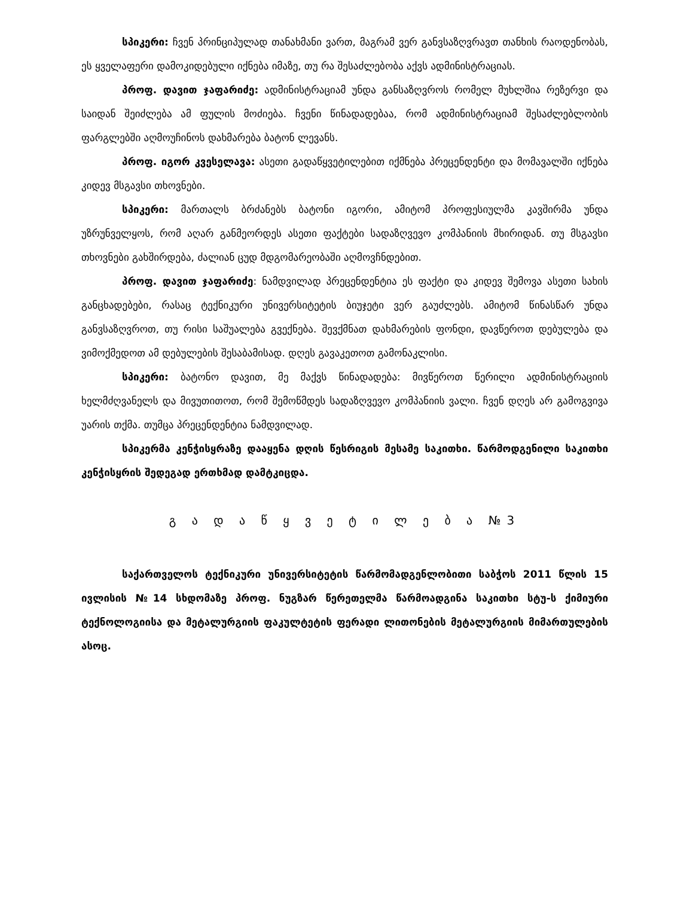სპიკერი: ჩვენ პრინციპულად თანახმანი ვართ, მაგრამ ვერ განვსაზღვრავთ თანხის რაოდენობას, ეს ყველაფერი დამოკიდებული იქნება იმაზე, თუ რა შესაძლებობა აქვს ადმინისტრაციას.
პროფ. დავით ჯაფარიძე: ადმინისტრაციამ უნდა განსაზღვროს რომელ მუხლშია რეზერვი და საიდან შეიძლება ამ ფულის მოძიება. ჩვენი წინადადებაა, რომ ადმინისტრაციამ შესაძლებლობის ფარგლებში აღმოუჩინოს დახმარება ბატონ ლევანს.
პროფ. იგორ კვესელავა: ასეთი გადაწყვეტილებით იქმნება პრეცენდენტი და მომავალში იქნება კიდევ მსგავსი თხოვნები.
სპიკერი: მართალს ბრძანებს ბატონი იგორი, ამიტომ პროფესიულმა კავშირმა უნდა უზრუნველყოს, რომ აღარ განმეორდეს ასეთი ფაქტები სადაზღვევო კომპანიის მხირიდან. თუ მსგავსი თხოვნები გახშირდება, ძალიან ცუდ მდგომარეობაში აღმოვჩნდებით.
პროფ. დავით ჯაფარიძე: ნამდვილად პრეცენდენტია ეს ფაქტი და კიდევ შემოვა ასეთი სახის განცხადებები, რასაც ტექნიკური უნივერსიტეტის ბიუჯეტი ვერ გაუძლებს. ამიტომ წინასწარ უნდა განვსაზღვროთ, თუ რისი საშუალება გვექნება. შევქმნათ დახმარების ფონდი, დავწეროთ დებულება და ვიმოქმედოთ ამ დებულების შესაბამისად. დღეს გავაკეთოთ გამონაკლისი.
სპიკერი: ბატონო დავით, მე მაქვს წინადადება: მივწეროთ წერილი ადმინისტრაციის ხელმძღვანელს და მივუთითოთ, რომ შემოწმდეს სადაზღვევო კომპანიის ვალი. ჩვენ დღეს არ გამოგვივა უარის თქმა. თუმცა პრეცენდენტია ნამდვილად.
სპიკერმა კენჭისყრაზე დააყენა დღის წესრიგის მესამე საკითხი. წარმოდგენილი საკითხი კენჭისყრის შედეგად ერთხმად დამტკიცდა.
გ ა დ ა წ ყ ვ ე ტ ი ლ ე ბ ა №3
საქართველოს ტექნიკური უნივერსიტეტის წარმომადგენლობითი საბჭოს 2011 წლის 15 ივლისის №14 სხდომაზე პროფ. ნუგზარ წერეთელმა წარმოადგინა საკითხი სტუ-ს ქიმიური ტექნოლოგიისა და მეტალურგიის ფაკულტეტის ფერადი ლითონების მეტალურგიის მიმართულების ასოც.